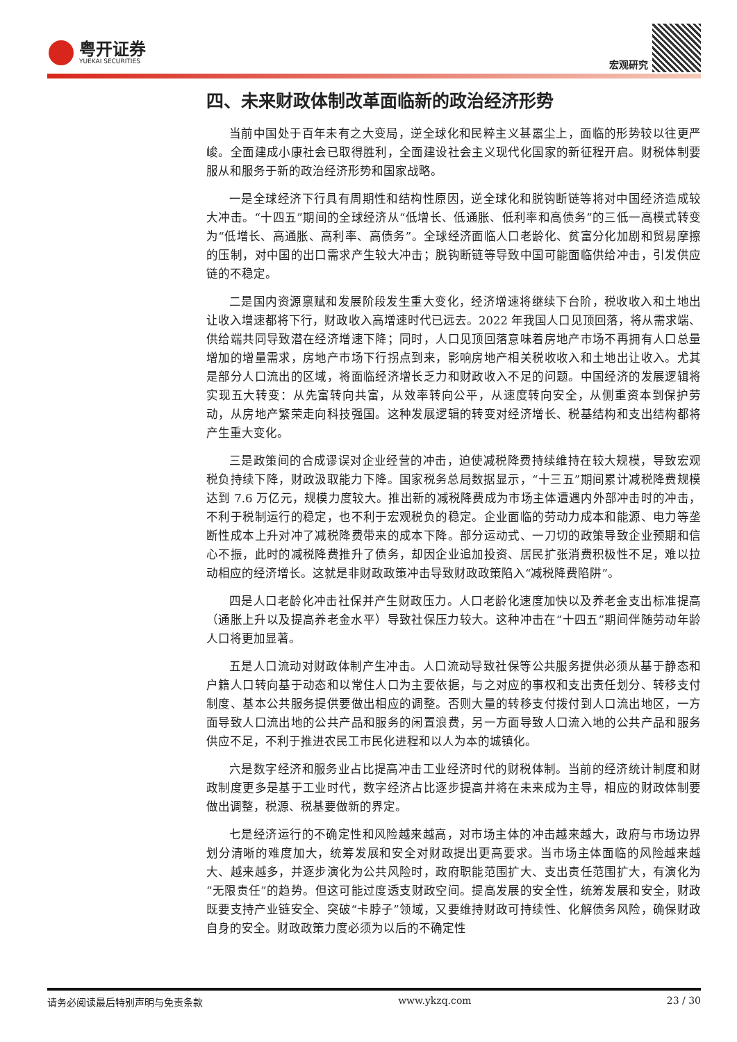粤开证券
YUEKAI SECURITIES
宏观研究
四、未来财政体制改革面临新的政治经济形势
当前中国处于百年未有之大变局，逆全球化和民粹主义甚嚣尘上，面临的形势较以往更严峻。全面建成小康社会已取得胜利，全面建设社会主义现代化国家的新征程开启。财税体制要服从和服务于新的政治经济形势和国家战略。
一是全球经济下行具有周期性和结构性原因，逆全球化和脱钩断链等将对中国经济造成较大冲击。“十四五”期间的全球经济从“低增长、低通胀、低利率和高债务”的三低一高模式转变为“低增长、高通胀、高利率、高债务”。全球经济面临人口老龄化、贫富分化加剧和贸易摩擦的压制，对中国的出口需求产生较大冲击；脱钩断链等导致中国可能面临供给冲击，引发供应链的不稳定。
二是国内资源禀赋和发展阶段发生重大变化，经济增速将继续下台阶，税收收入和土地出让收入增速都将下行，财政收入高增速时代已远去。2022 年我国人口见顶回落，将从需求端、供给端共同导致潜在经济增速下降；同时，人口见顶回落意味着房地产市场不再拥有人口总量增加的增量需求，房地产市场下行拐点到来，影响房地产相关税收收入和土地出让收入。尤其是部分人口流出的区域，将面临经济增长乏力和财政收入不足的问题。中国经济的发展逻辑将实现五大转变：从先富转向共富，从效率转向公平，从速度转向安全，从侧重资本到保护劳动，从房地产繁荣走向科技强国。这种发展逻辑的转变对经济增长、税基结构和支出结构都将产生重大变化。
三是政策间的合成谬误对企业经营的冲击，迫使减税降费持续维持在较大规模，导致宏观税负持续下降，财政汲取能力下降。国家税务总局数据显示，“十三五”期间累计减税降费规模达到 7.6 万亿元，规模力度较大。推出新的减税降费成为市场主体遭遇内外部冲击时的冲击，不利于税制运行的稳定，也不利于宏观税负的稳定。企业面临的劳动力成本和能源、电力等垄断性成本上升对冲了减税降费带来的成本下降。部分运动式、一刀切的政策导致企业预期和信心不振，此时的减税降费推升了债务，却因企业追加投资、居民扩张消费积极性不足，难以拉动相应的经济增长。这就是非财政政策冲击导致财政政策陷入“减税降费陷阱”。
四是人口老龄化冲击社保并产生财政压力。人口老龄化速度加快以及养老金支出标准提高（通胀上升以及提高养老金水平）导致社保压力较大。这种冲击在“十四五”期间伴随劳动年龄人口将更加显著。
五是人口流动对财政体制产生冲击。人口流动导致社保等公共服务提供必须从基于静态和户籍人口转向基于动态和以常住人口为主要依据，与之对应的事权和支出责任划分、转移支付制度、基本公共服务提供要做出相应的调整。否则大量的转移支付拨付到人口流出地区，一方面导致人口流出地的公共产品和服务的闲置浪费，另一方面导致人口流入地的公共产品和服务供应不足，不利于推进农民工市民化进程和以人为本的城镇化。
六是数字经济和服务业占比提高冲击工业经济时代的财税体制。当前的经济统计制度和财政制度更多是基于工业时代，数字经济占比逐步提高并将在未来成为主导，相应的财政体制要做出调整，税源、税基要做新的界定。
七是经济运行的不确定性和风险越来越高，对市场主体的冲击越来越大，政府与市场边界划分清晰的难度加大，统筹发展和安全对财政提出更高要求。当市场主体面临的风险越来越大、越来越多，并逐步演化为公共风险时，政府职能范围扩大、支出责任范围扩大，有演化为“无限责任”的趋势。但这可能过度透支财政空间。提高发展的安全性，统筹发展和安全，财政既要支持产业链安全、突破“卡脖子”领域，又要维持财政可持续性、化解债务风险，确保财政自身的安全。财政政策力度必须为以后的不确定性
请务必阅读最后特别声明与免责条款 www.ykzq.com 23 / 30